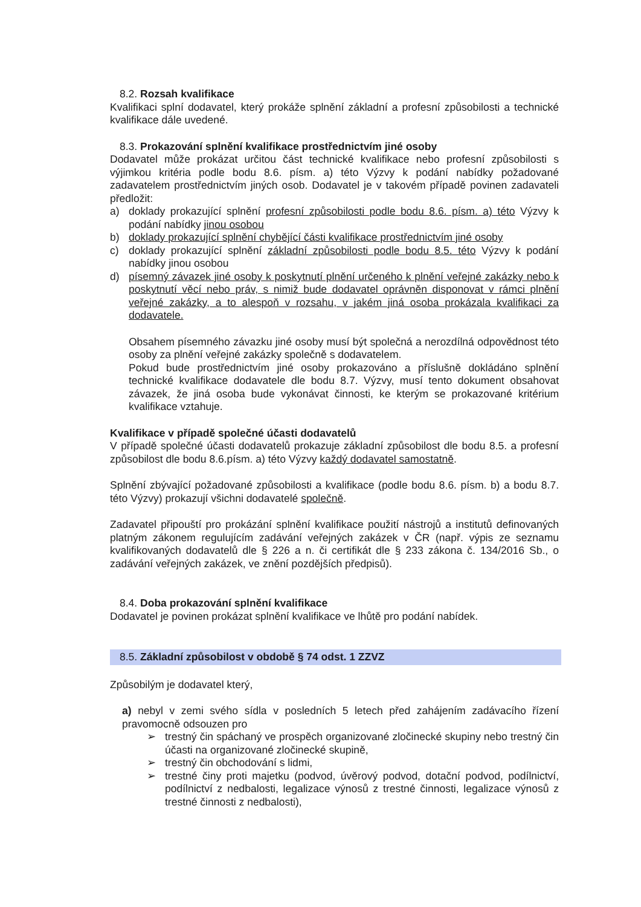8.2. Rozsah kvalifikace
Kvalifikaci splní dodavatel, který prokáže splnění základní a profesní způsobilosti a technické kvalifikace dále uvedené.
8.3. Prokazování splnění kvalifikace prostřednictvím jiné osoby
Dodavatel může prokázat určitou část technické kvalifikace nebo profesní způsobilosti s výjimkou kritéria podle bodu 8.6. písm. a) této Výzvy k podání nabídky požadované zadavatelem prostřednictvím jiných osob. Dodavatel je v takovém případě povinen zadavateli předložit:
a) doklady prokazující splnění profesní způsobilosti podle bodu 8.6. písm. a) této Výzvy k podání nabídky jinou osobou
b) doklady prokazující splnění chybějící části kvalifikace prostřednictvím jiné osoby
c) doklady prokazující splnění základní způsobilosti podle bodu 8.5. této Výzvy k podání nabídky jinou osobou
d) písemný závazek jiné osoby k poskytnutí plnění určeného k plnění veřejné zakázky nebo k poskytnutí věcí nebo práv, s nimiž bude dodavatel oprávněn disponovat v rámci plnění veřejné zakázky, a to alespoň v rozsahu, v jakém jiná osoba prokázala kvalifikaci za dodavatele.
Obsahem písemného závazku jiné osoby musí být společná a nerozdílná odpovědnost této osoby za plnění veřejné zakázky společně s dodavatelem.
Pokud bude prostřednictvím jiné osoby prokazováno a příslušně dokládáno splnění technické kvalifikace dodavatele dle bodu 8.7. Výzvy, musí tento dokument obsahovat závazek, že jiná osoba bude vykonávat činnosti, ke kterým se prokazované kritérium kvalifikace vztahuje.
Kvalifikace v případě společné účasti dodavatelů
V případě společné účasti dodavatelů prokazuje základní způsobilost dle bodu 8.5. a profesní způsobilost dle bodu 8.6.písm. a) této Výzvy každý dodavatel samostatně.
Splnění zbývající požadované způsobilosti a kvalifikace (podle bodu 8.6. písm. b) a bodu 8.7. této Výzvy) prokazují všichni dodavatelé společně.
Zadavatel připouští pro prokázání splnění kvalifikace použití nástrojů a institutů definovaných platným zákonem regulujícím zadávání veřejných zakázek v ČR (např. výpis ze seznamu kvalifikovaných dodavatelů dle § 226 a n. či certifikát dle § 233 zákona č. 134/2016 Sb., o zadávání veřejných zakázek, ve znění pozdějších předpisů).
8.4. Doba prokazování splnění kvalifikace
Dodavatel je povinen prokázat splnění kvalifikace ve lhůtě pro podání nabídek.
8.5. Základní způsobilost v obdobě § 74 odst. 1 ZZVZ
Způsobilým je dodavatel který,
a) nebyl v zemi svého sídla v posledních 5 letech před zahájením zadávacího řízení pravomocně odsouzen pro
➢ trestný čin spáchaný ve prospěch organizované zločinecké skupiny nebo trestný čin účasti na organizované zločinecké skupině,
➢ trestný čin obchodování s lidmi,
➢ trestné činy proti majetku (podvod, úvěrový podvod, dotační podvod, podílnictví, podílnictví z nedbalosti, legalizace výnosů z trestné činnosti, legalizace výnosů z trestné činnosti z nedbalosti),